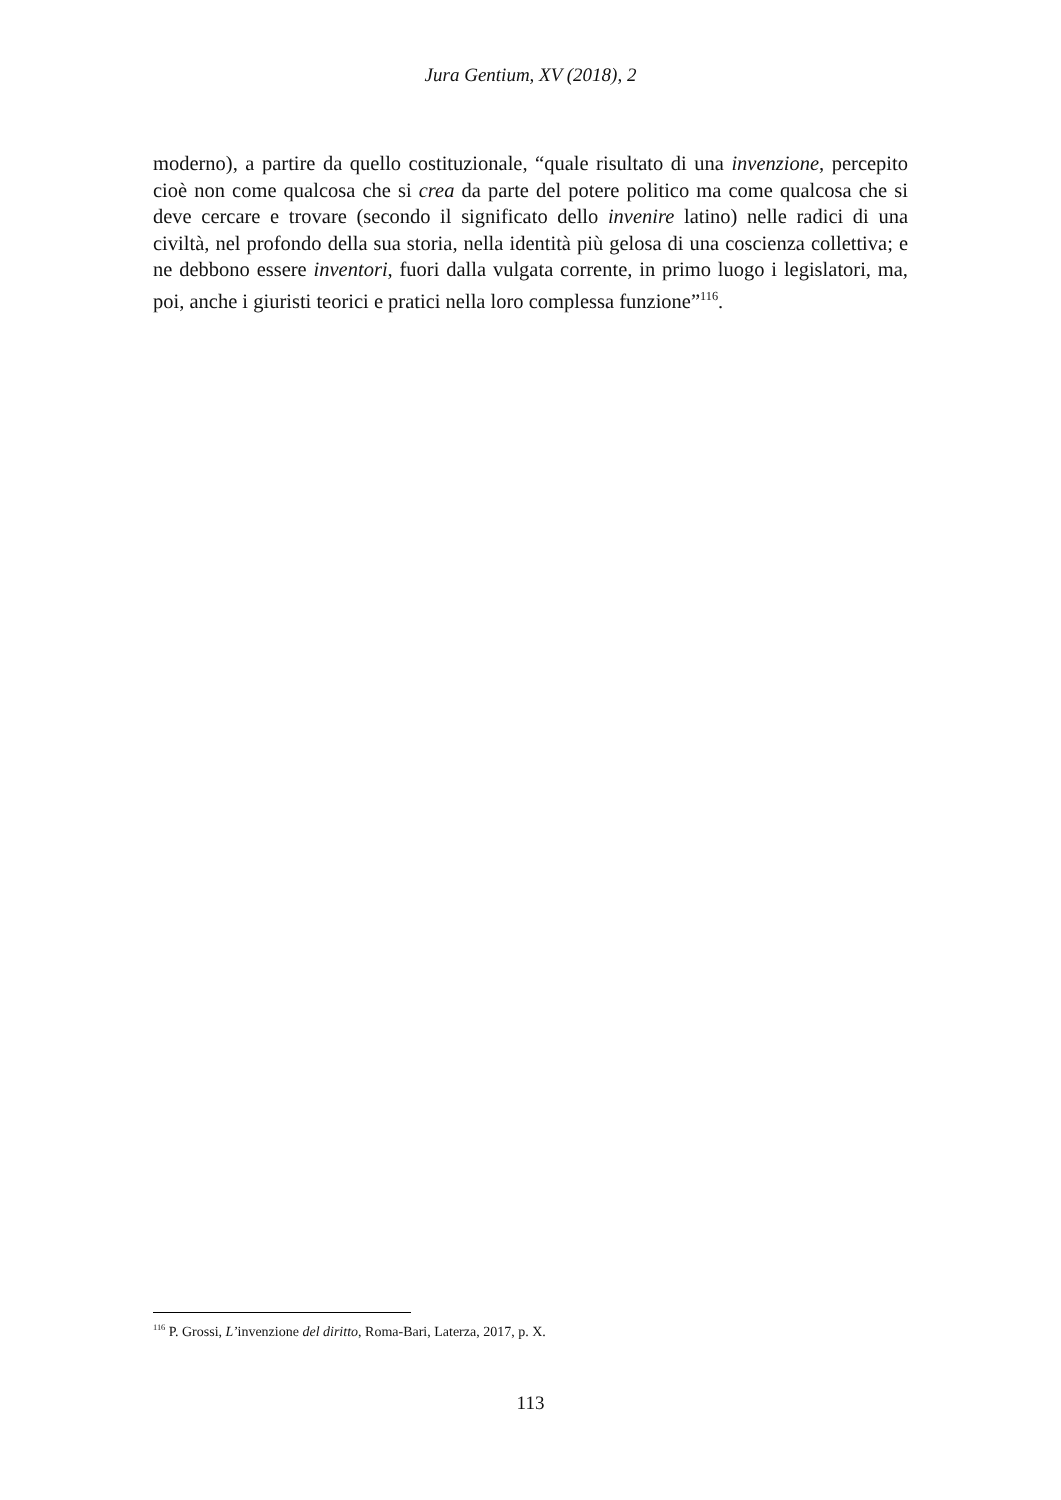Jura Gentium, XV (2018), 2
moderno), a partire da quello costituzionale, “quale risultato di una invenzione, percepito cioè non come qualcosa che si crea da parte del potere politico ma come qualcosa che si deve cercare e trovare (secondo il significato dello invenire latino) nelle radici di una civiltà, nel profondo della sua storia, nella identità più gelosa di una coscienza collettiva; e ne debbono essere inventori, fuori dalla vulgata corrente, in primo luogo i legislatori, ma, poi, anche i giuristi teorici e pratici nella loro complessa funzione”<sup>116</sup>.
<sup>116</sup> P. Grossi, L’invenzione del diritto, Roma-Bari, Laterza, 2017, p. X.
113